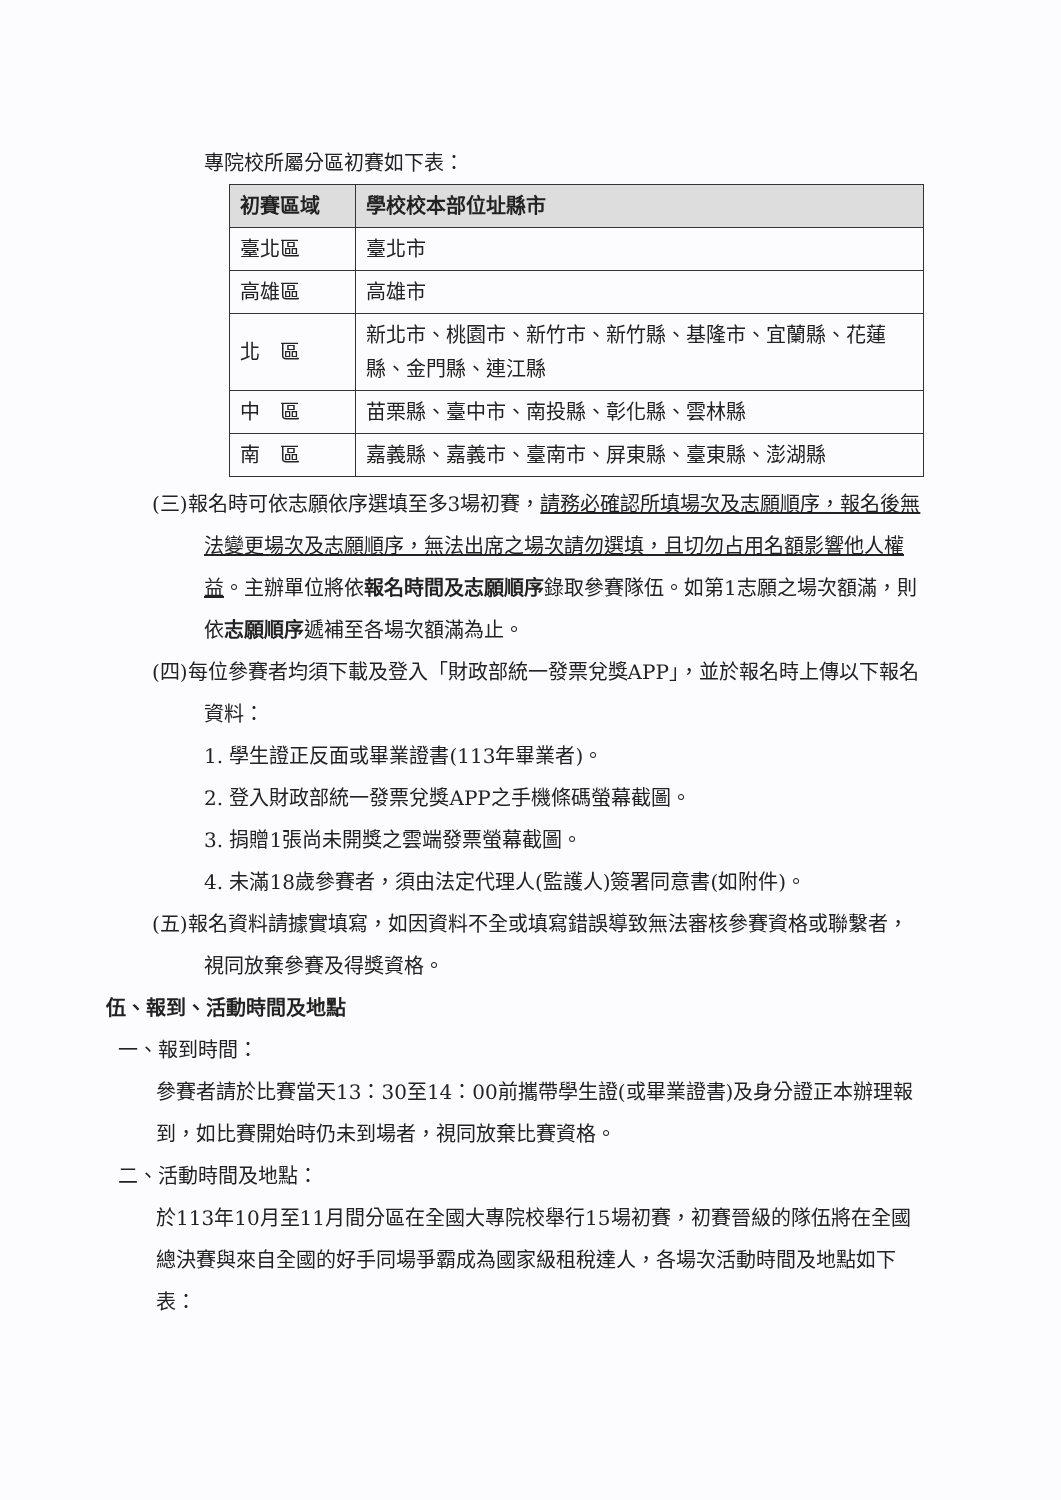專院校所屬分區初賽如下表：
| 初賽區域 | 學校校本部位址縣市 |
| --- | --- |
| 臺北區 | 臺北市 |
| 高雄區 | 高雄市 |
| 北 區 | 新北市、桃園市、新竹市、新竹縣、基隆市、宜蘭縣、花蓮縣、金門縣、連江縣 |
| 中 區 | 苗栗縣、臺中市、南投縣、彰化縣、雲林縣 |
| 南 區 | 嘉義縣、嘉義市、臺南市、屏東縣、臺東縣、澎湖縣 |
(三)報名時可依志願依序選填至多3場初賽，請務必確認所填場次及志願順序，報名後無法變更場次及志願順序，無法出席之場次請勿選填，且切勿占用名額影響他人權益。主辦單位將依報名時間及志願順序錄取參賽隊伍。如第1志願之場次額滿，則依志願順序遞補至各場次額滿為止。
(四)每位參賽者均須下載及登入「財政部統一發票兌獎APP」，並於報名時上傳以下報名資料：
1. 學生證正反面或畢業證書(113年畢業者)。
2. 登入財政部統一發票兌獎APP之手機條碼螢幕截圖。
3. 捐贈1張尚未開獎之雲端發票螢幕截圖。
4. 未滿18歲參賽者，須由法定代理人(監護人)簽署同意書(如附件)。
(五)報名資料請據實填寫，如因資料不全或填寫錯誤導致無法審核參賽資格或聯繫者，視同放棄參賽及得獎資格。
伍、報到、活動時間及地點
一、報到時間：
參賽者請於比賽當天13：30至14：00前攜帶學生證(或畢業證書)及身分證正本辦理報到，如比賽開始時仍未到場者，視同放棄比賽資格。
二、活動時間及地點：
於113年10月至11月間分區在全國大專院校舉行15場初賽，初賽晉級的隊伍將在全國總決賽與來自全國的好手同場爭霸成為國家級租稅達人，各場次活動時間及地點如下表：